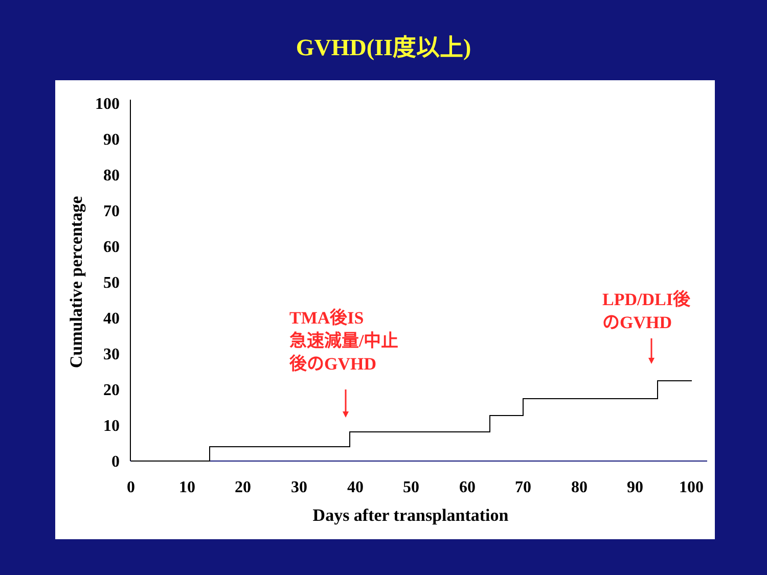GVHD(II度以上)
100
90
80
70
60
50
40
30
20
10
0
0
10
20
30
40
50
60
70
80
90
100
Days after transplantation
Cumulative percentage
TMA後IS
急速減量/中止
後のGVHD
LPD/DLI後
のGVHD